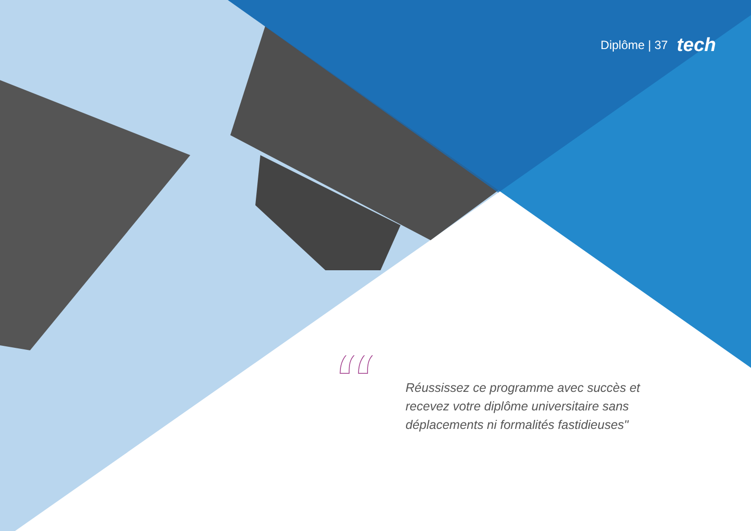Diplôme | 37 tech
“
Réussissez ce programme avec succès et recevez votre diplôme universitaire sans déplacements ni formalités fastidieuses"